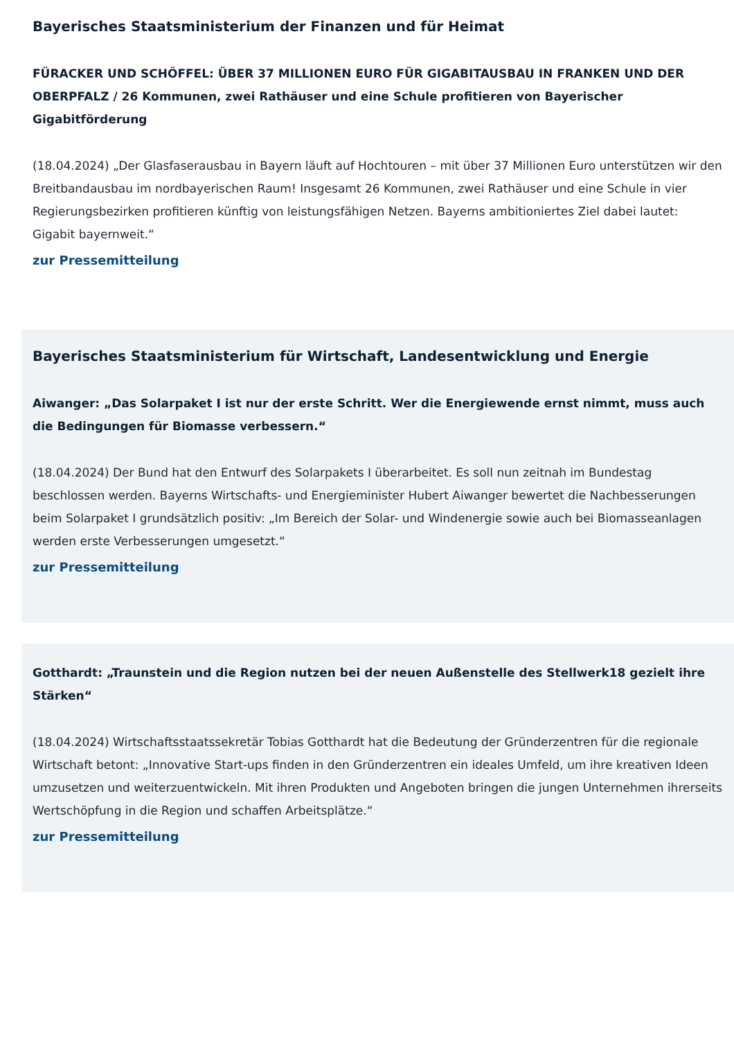Bayerisches Staatsministerium der Finanzen und für Heimat
FÜRACKER UND SCHÖFFEL: ÜBER 37 MILLIONEN EURO FÜR GIGABITAUSBAU IN FRANKEN UND DER OBERPFALZ / 26 Kommunen, zwei Rathäuser und eine Schule profitieren von Bayerischer Gigabitförderung
(18.04.2024) „Der Glasfaserausbau in Bayern läuft auf Hochtouren – mit über 37 Millionen Euro unterstützen wir den Breitbandausbau im nordbayerischen Raum! Insgesamt 26 Kommunen, zwei Rathäuser und eine Schule in vier Regierungsbezirken profitieren künftig von leistungsfähigen Netzen. Bayerns ambitioniertes Ziel dabei lautet: Gigabit bayernweit.“
zur Pressemitteilung
Bayerisches Staatsministerium für Wirtschaft, Landesentwicklung und Energie
Aiwanger: „Das Solarpaket I ist nur der erste Schritt. Wer die Energiewende ernst nimmt, muss auch die Bedingungen für Biomasse verbessern.“
(18.04.2024) Der Bund hat den Entwurf des Solarpakets I überarbeitet. Es soll nun zeitnah im Bundestag beschlossen werden. Bayerns Wirtschafts- und Energieminister Hubert Aiwanger bewertet die Nachbesserungen beim Solarpaket I grundsätzlich positiv: „Im Bereich der Solar- und Windenergie sowie auch bei Biomasseanlagen werden erste Verbesserungen umgesetzt.“
zur Pressemitteilung
Gotthardt: „Traunstein und die Region nutzen bei der neuen Außenstelle des Stellwerk18 gezielt ihre Stärken“
(18.04.2024) Wirtschaftsstaatssekretär Tobias Gotthardt hat die Bedeutung der Gründerzentren für die regionale Wirtschaft betont: „Innovative Start-ups finden in den Gründerzentren ein ideales Umfeld, um ihre kreativen Ideen umzusetzen und weiterzuentwickeln. Mit ihren Produkten und Angeboten bringen die jungen Unternehmen ihrerseits Wertschöpfung in die Region und schaffen Arbeitsplätze.“
zur Pressemitteilung